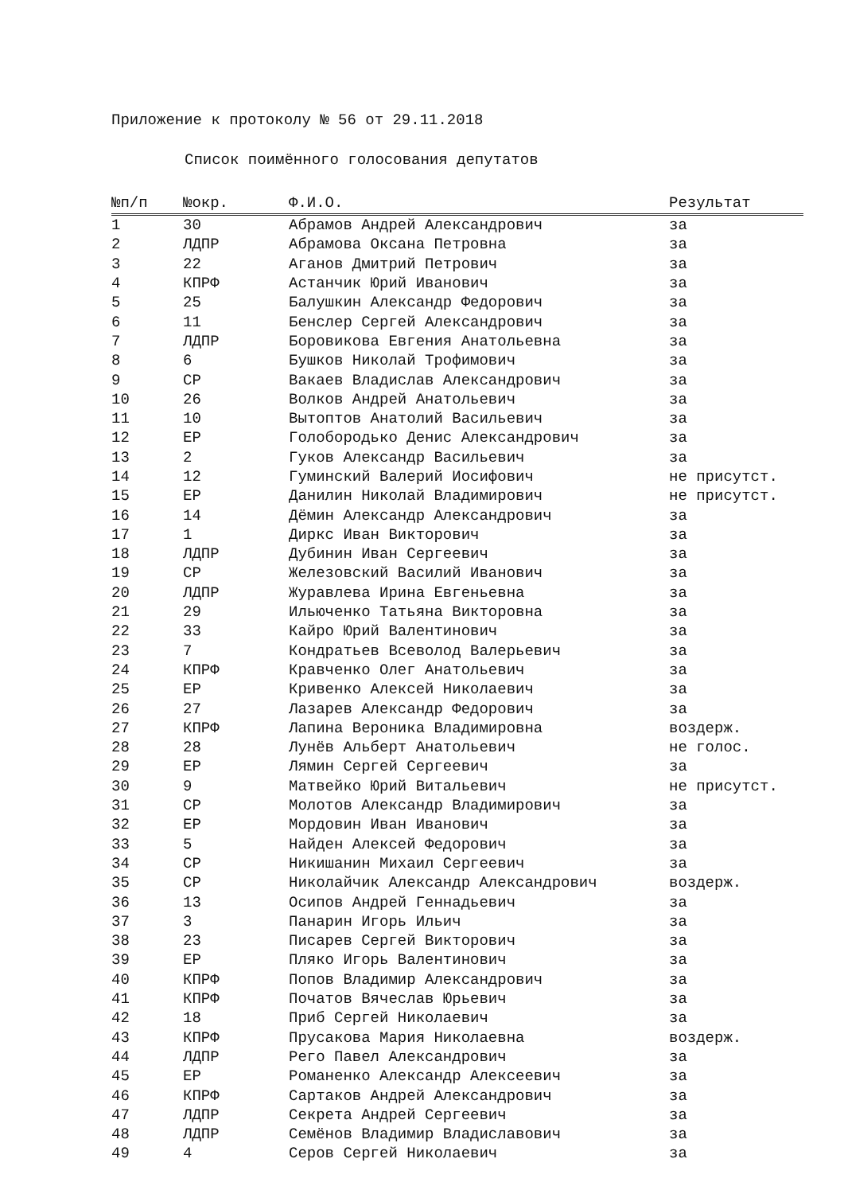Приложение к протоколу № 56 от 29.11.2018
Список поимённого голосования депутатов
| №п/п | №окр. | Ф.И.О. | Результат |
| --- | --- | --- | --- |
| 1 | 30 | Абрамов Андрей Александрович | за |
| 2 | ЛДПР | Абрамова Оксана Петровна | за |
| 3 | 22 | Аганов Дмитрий Петрович | за |
| 4 | КПРФ | Астанчик Юрий Иванович | за |
| 5 | 25 | Балушкин Александр Федорович | за |
| 6 | 11 | Бенслер Сергей Александрович | за |
| 7 | ЛДПР | Боровикова Евгения Анатольевна | за |
| 8 | 6 | Бушков Николай Трофимович | за |
| 9 | СР | Вакаев Владислав Александрович | за |
| 10 | 26 | Волков Андрей Анатольевич | за |
| 11 | 10 | Вытоптов Анатолий Васильевич | за |
| 12 | ЕР | Голобородько Денис Александрович | за |
| 13 | 2 | Гуков Александр Васильевич | за |
| 14 | 12 | Гуминский Валерий Иосифович | не присутст. |
| 15 | ЕР | Данилин Николай Владимирович | не присутст. |
| 16 | 14 | Дёмин Александр Александрович | за |
| 17 | 1 | Диркс Иван Викторович | за |
| 18 | ЛДПР | Дубинин Иван Сергеевич | за |
| 19 | СР | Железовский Василий Иванович | за |
| 20 | ЛДПР | Журавлева Ирина Евгеньевна | за |
| 21 | 29 | Ильюченко Татьяна Викторовна | за |
| 22 | 33 | Кайро Юрий Валентинович | за |
| 23 | 7 | Кондратьев Всеволод Валерьевич | за |
| 24 | КПРФ | Кравченко Олег Анатольевич | за |
| 25 | ЕР | Кривенко Алексей Николаевич | за |
| 26 | 27 | Лазарев Александр Федорович | за |
| 27 | КПРФ | Лапина Вероника Владимировна | воздерж. |
| 28 | 28 | Лунёв Альберт Анатольевич | не голос. |
| 29 | ЕР | Лямин Сергей Сергеевич | за |
| 30 | 9 | Матвейко Юрий Витальевич | не присутст. |
| 31 | СР | Молотов Александр Владимирович | за |
| 32 | ЕР | Мордовин Иван Иванович | за |
| 33 | 5 | Найден Алексей Федорович | за |
| 34 | СР | Никишанин Михаил Сергеевич | за |
| 35 | СР | Николайчик Александр Александрович | воздерж. |
| 36 | 13 | Осипов Андрей Геннадьевич | за |
| 37 | 3 | Панарин Игорь Ильич | за |
| 38 | 23 | Писарев Сергей Викторович | за |
| 39 | ЕР | Пляко Игорь Валентинович | за |
| 40 | КПРФ | Попов Владимир Александрович | за |
| 41 | КПРФ | Початов Вячеслав Юрьевич | за |
| 42 | 18 | Приб Сергей Николаевич | за |
| 43 | КПРФ | Прусакова Мария Николаевна | воздерж. |
| 44 | ЛДПР | Рего Павел Александрович | за |
| 45 | ЕР | Романенко Александр Алексеевич | за |
| 46 | КПРФ | Сартаков Андрей Александрович | за |
| 47 | ЛДПР | Секрета Андрей Сергеевич | за |
| 48 | ЛДПР | Семёнов Владимир Владиславович | за |
| 49 | 4 | Серов Сергей Николаевич | за |